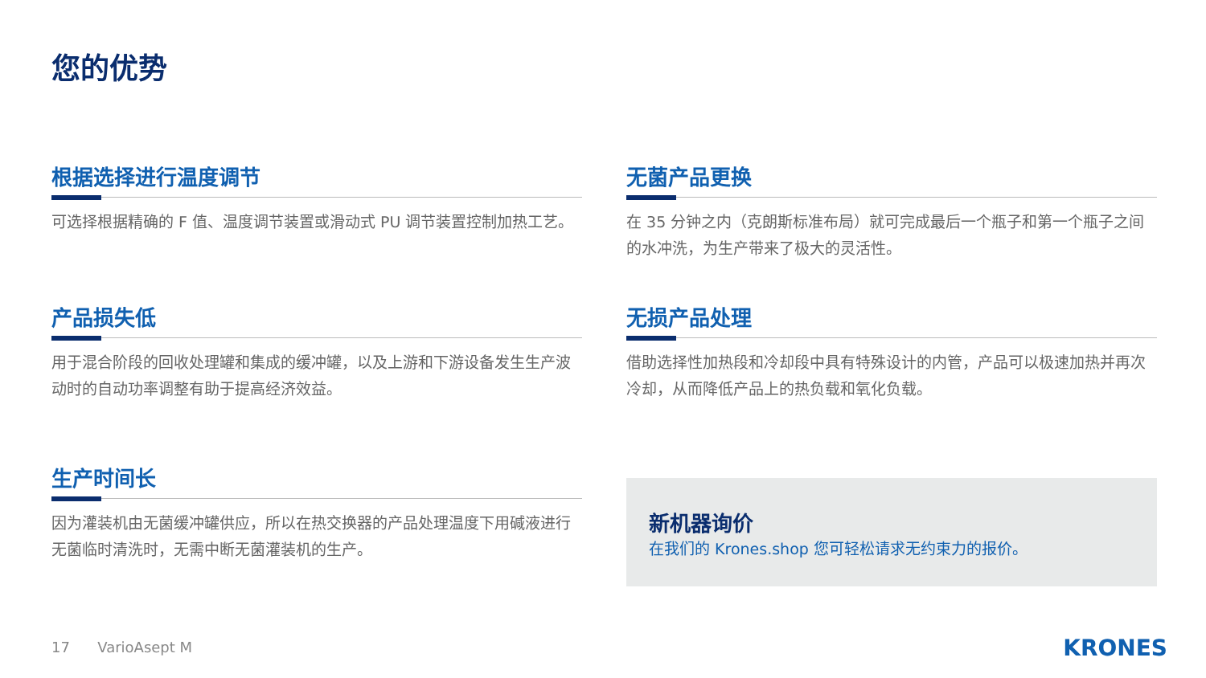您的优势
根据选择进行温度调节
可选择根据精确的 F 值、温度调节装置或滑动式 PU 调节装置控制加热工艺。
无菌产品更换
在 35 分钟之内（克朗斯标准布局）就可完成最后一个瓶子和第一个瓶子之间的水冲洗，为生产带来了极大的灵活性。
产品损失低
用于混合阶段的回收处理罐和集成的缓冲罐，以及上游和下游设备发生生产波动时的自动功率调整有助于提高经济效益。
无损产品处理
借助选择性加热段和冷却段中具有特殊设计的内管，产品可以极速加热并再次冷却，从而降低产品上的热负载和氧化负载。
生产时间长
因为灌装机由无菌缓冲罐供应，所以在热交换器的产品处理温度下用碱液进行无菌临时清洗时，无需中断无菌灌装机的生产。
新机器询价
在我们的 Krones.shop 您可轻松请求无约束力的报价。
17 VarioAsept M KRONES